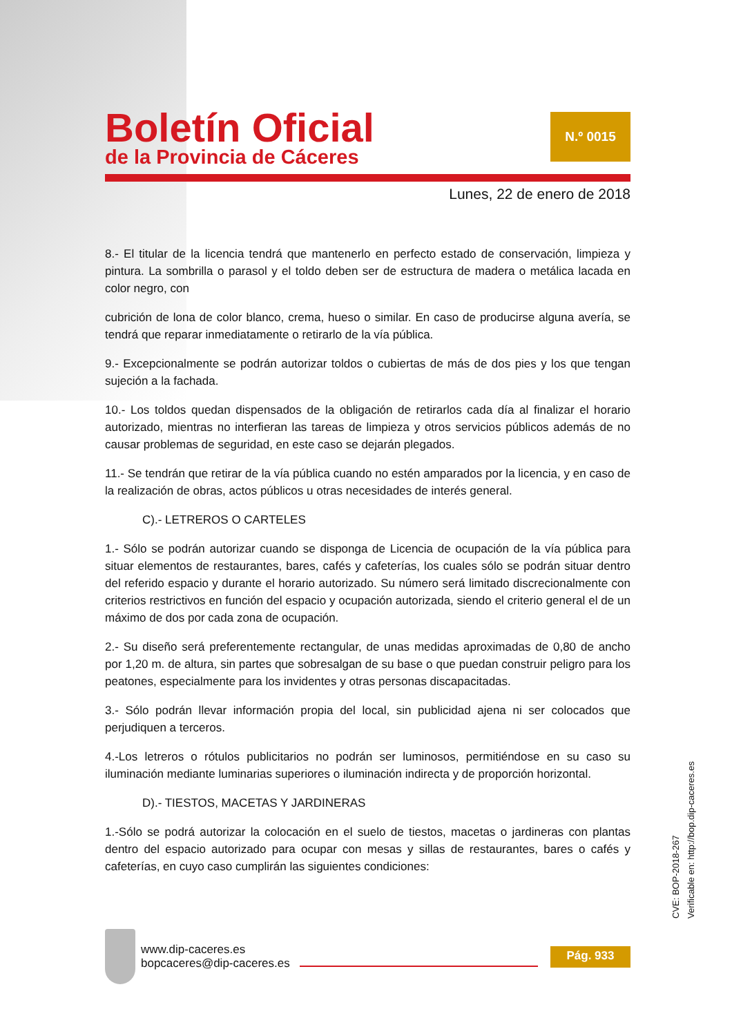Boletín Oficial
de la Provincia de Cáceres
N.º 0015
Lunes, 22 de enero de 2018
8.- El titular de la licencia tendrá que mantenerlo en perfecto estado de conservación, limpieza y pintura. La sombrilla o parasol y el toldo deben ser de estructura de madera o metálica lacada en color negro, con
cubrición de lona de color blanco, crema, hueso o similar. En caso de producirse alguna avería, se tendrá que reparar inmediatamente o retirarlo de la vía pública.
9.- Excepcionalmente se podrán autorizar toldos o cubiertas de más de dos pies y los que tengan sujeción a la fachada.
10.- Los toldos quedan dispensados de la obligación de retirarlos cada día al finalizar el horario autorizado, mientras no interfieran las tareas de limpieza y otros servicios públicos además de no causar problemas de seguridad, en este caso se dejarán plegados.
11.- Se tendrán que retirar de la vía pública cuando no estén amparados por la licencia, y en caso de la realización de obras, actos públicos u otras necesidades de interés general.
C).- LETREROS O CARTELES
1.- Sólo se podrán autorizar cuando se disponga de Licencia de ocupación de la vía pública para situar elementos de restaurantes, bares, cafés y cafeterías, los cuales sólo se podrán situar dentro del referido espacio y durante el horario autorizado. Su número será limitado discrecionalmente con criterios restrictivos en función del espacio y ocupación autorizada, siendo el criterio general el de un máximo de dos por cada zona de ocupación.
2.- Su diseño será preferentemente rectangular, de unas medidas aproximadas de 0,80 de ancho por 1,20 m. de altura, sin partes que sobresalgan de su base o que puedan construir peligro para los peatones, especialmente para los invidentes y otras personas discapacitadas.
3.- Sólo podrán llevar información propia del local, sin publicidad ajena ni ser colocados que perjudiquen a terceros.
4.-Los letreros o rótulos publicitarios no podrán ser luminosos, permitiéndose en su caso su iluminación mediante luminarias superiores o iluminación indirecta y de proporción horizontal.
D).- TIESTOS, MACETAS Y JARDINERAS
1.-Sólo se podrá autorizar la colocación en el suelo de tiestos, macetas o jardineras con plantas dentro del espacio autorizado para ocupar con mesas y sillas de restaurantes, bares o cafés y cafeterías, en cuyo caso cumplirán las siguientes condiciones:
www.dip-caceres.es
bopcaceres@dip-caceres.es
Pág. 933
CVE: BOP-2018-267
Verificable en: http://bop.dip-caceres.es